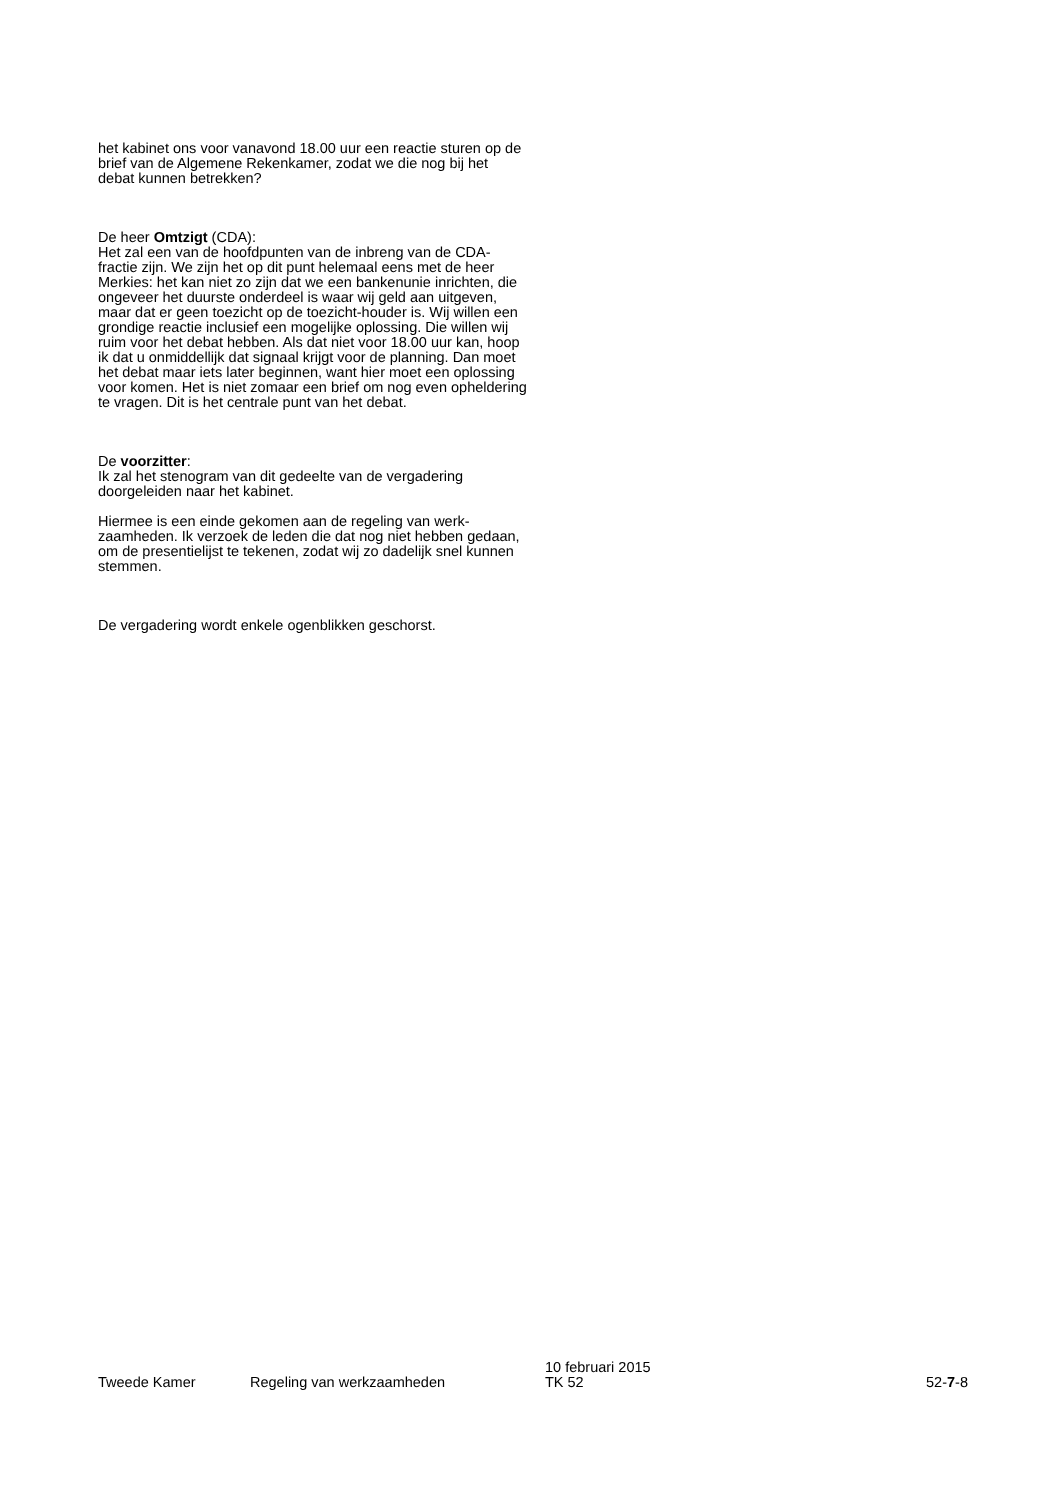het kabinet ons voor vanavond 18.00 uur een reactie sturen op de brief van de Algemene Rekenkamer, zodat we die nog bij het debat kunnen betrekken?
De heer Omtzigt (CDA):
Het zal een van de hoofdpunten van de inbreng van de CDA-fractie zijn. We zijn het op dit punt helemaal eens met de heer Merkies: het kan niet zo zijn dat we een bankenunie inrichten, die ongeveer het duurste onderdeel is waar wij geld aan uitgeven, maar dat er geen toezicht op de toezicht-houder is. Wij willen een grondige reactie inclusief een mogelijke oplossing. Die willen wij ruim voor het debat hebben. Als dat niet voor 18.00 uur kan, hoop ik dat u onmiddellijk dat signaal krijgt voor de planning. Dan moet het debat maar iets later beginnen, want hier moet een oplossing voor komen. Het is niet zomaar een brief om nog even opheldering te vragen. Dit is het centrale punt van het debat.
De voorzitter:
Ik zal het stenogram van dit gedeelte van de vergadering doorgeleiden naar het kabinet.
Hiermee is een einde gekomen aan de regeling van werk-zaamheden. Ik verzoek de leden die dat nog niet hebben gedaan, om de presentielijst te tekenen, zodat wij zo dadelijk snel kunnen stemmen.
De vergadering wordt enkele ogenblikken geschorst.
Tweede Kamer
Regeling van werkzaamheden
10 februari 2015
TK 52
52-7-8